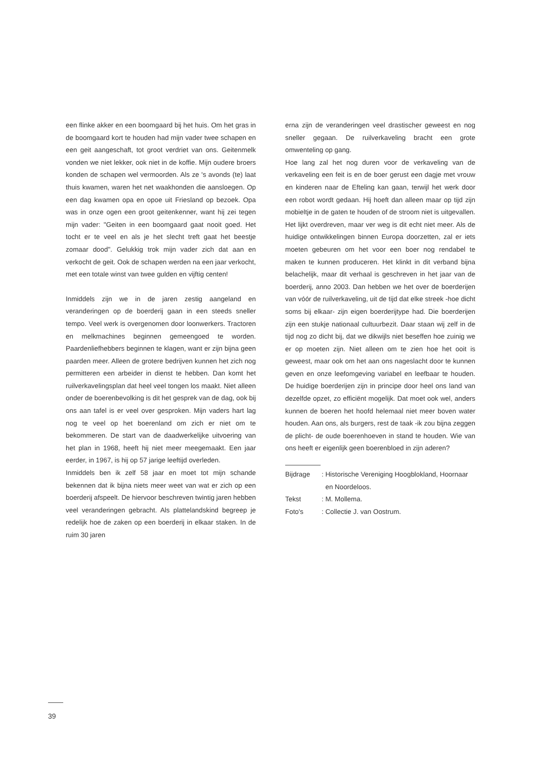een flinke akker en een boomgaard bij het huis. Om het gras in de boomgaard kort te houden had mijn vader twee schapen en een geit aangeschaft, tot groot verdriet van ons. Geitenmelk vonden we niet lekker, ook niet in de koffie. Mijn oudere broers konden de schapen wel vermoorden. Als ze 's avonds (te) laat thuis kwamen, waren het net waakhonden die aansloegen. Op een dag kwamen opa en opoe uit Friesland op bezoek. Opa was in onze ogen een groot geitenkenner, want hij zei tegen mijn vader: "Geiten in een boomgaard gaat nooit goed. Het tocht er te veel en als je het slecht treft gaat het beestje zomaar dood". Gelukkig trok mijn vader zich dat aan en verkocht de geit. Ook de schapen werden na een jaar verkocht, met een totale winst van twee gulden en vijftig centen!
Inmiddels zijn we in de jaren zestig aangeland en veranderingen op de boerderij gaan in een steeds sneller tempo. Veel werk is overgenomen door loonwerkers. Tractoren en melkmachines beginnen gemeengoed te worden. Paardenliefhebbers beginnen te klagen, want er zijn bijna geen paarden meer. Alleen de grotere bedrijven kunnen het zich nog permitteren een arbeider in dienst te hebben. Dan komt het ruilverkavelingsplan dat heel veel tongen los maakt. Niet alleen onder de boerenbevolking is dit het gesprek van de dag, ook bij ons aan tafel is er veel over gesproken. Mijn vaders hart lag nog te veel op het boerenland om zich er niet om te bekommeren. De start van de daadwerkelijke uitvoering van het plan in 1968, heeft hij niet meer meegemaakt. Een jaar eerder, in 1967, is hij op 57 jarige leeftijd overleden.
Inmiddels ben ik zelf 58 jaar en moet tot mijn schande bekennen dat ik bijna niets meer weet van wat er zich op een boerderij afspeelt. De hiervoor beschreven twintig jaren hebben veel veranderingen gebracht. Als plattelandskind begreep je redelijk hoe de zaken op een boerderij in elkaar staken. In de ruim 30 jaren
erna zijn de veranderingen veel drastischer geweest en nog sneller gegaan. De ruilverkaveling bracht een grote omwenteling op gang.
Hoe lang zal het nog duren voor de verkaveling van de verkaveling een feit is en de boer gerust een dagje met vrouw en kinderen naar de Efteling kan gaan, terwijl het werk door een robot wordt gedaan. Hij hoeft dan alleen maar op tijd zijn mobieltje in de gaten te houden of de stroom niet is uitgevallen. Het lijkt overdreven, maar ver weg is dit echt niet meer. Als de huidige ontwikkelingen binnen Europa doorzetten, zal er iets moeten gebeuren om het voor een boer nog rendabel te maken te kunnen produceren. Het klinkt in dit verband bijna belachelijk, maar dit verhaal is geschreven in het jaar van de boerderij, anno 2003. Dan hebben we het over de boerderijen van vóór de ruilverkaveling, uit de tijd dat elke streek -hoe dicht soms bij elkaar- zijn eigen boerderijtype had. Die boerderijen zijn een stukje nationaal cultuurbezit. Daar staan wij zelf in de tijd nog zo dicht bij, dat we dikwijls niet beseffen hoe zuinig we er op moeten zijn. Niet alleen om te zien hoe het ooit is geweest, maar ook om het aan ons nageslacht door te kunnen geven en onze leefomgeving variabel en leefbaar te houden. De huidige boerderijen zijn in principe door heel ons land van dezelfde opzet, zo efficiënt mogelijk. Dat moet ook wel, anders kunnen de boeren het hoofd helemaal niet meer boven water houden. Aan ons, als burgers, rest de taak -ik zou bijna zeggen de plicht- de oude boerenhoeven in stand te houden. Wie van ons heeft er eigenlijk geen boerenbloed in zijn aderen?
| Bijdrage | : Historische Vereniging Hoogblokland, Hoornaar en Noordeloos. |
| Tekst | : M. Mollema. |
| Foto's | : Collectie J. van Oostrum. |
39